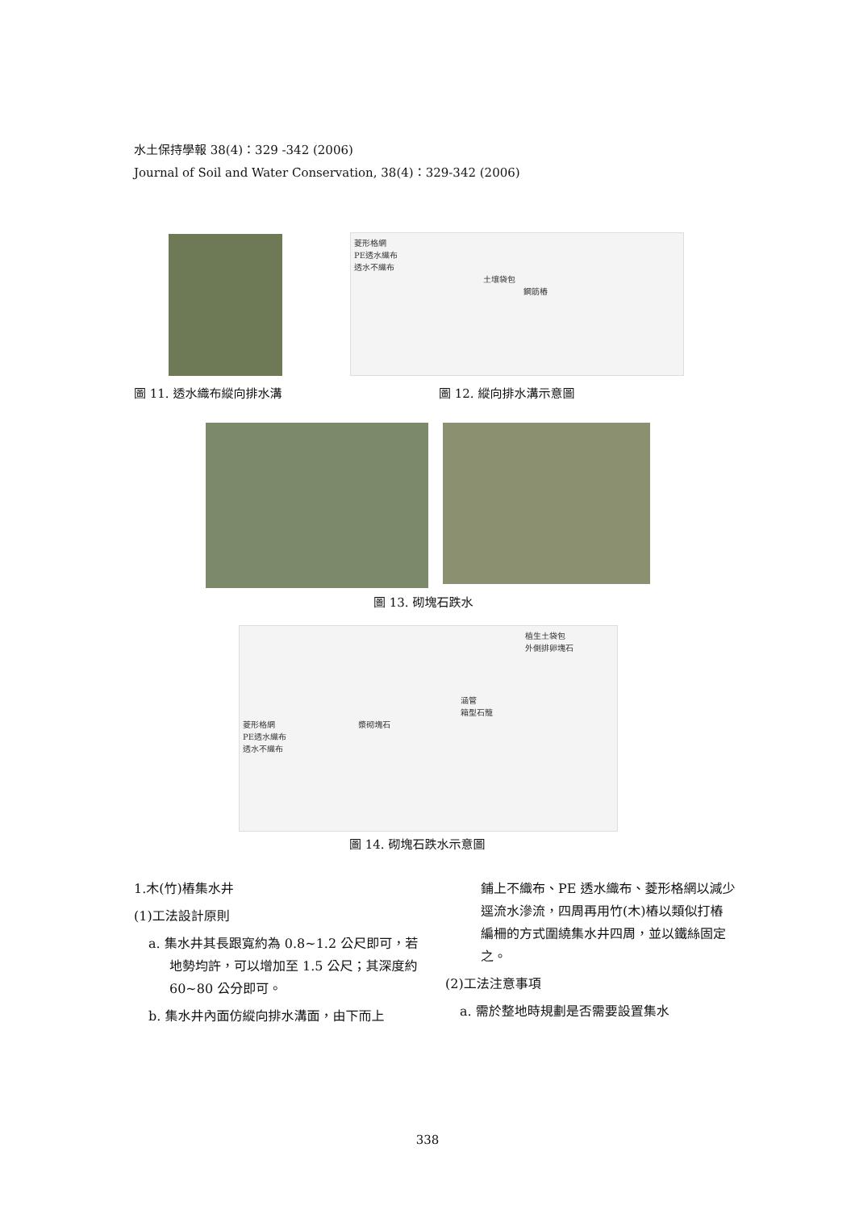水土保持學報 38(4)：329 -342 (2006)
Journal of Soil and Water Conservation, 38(4)：329-342 (2006)
菱形格網
PE透水織布
透水不織布
土壤袋包
鋼筋樁
圖 11. 透水織布縱向排水溝 圖 12. 縱向排水溝示意圖
圖 13. 砌塊石跌水
植生土袋包
外側排卵塊石
涵管
箱型石籠
菱形格網 漿砌塊石
PE透水織布
透水不織布
圖 14. 砌塊石跌水示意圖
1.木(竹)樁集水井
(1)工法設計原則
a. 集水井其長跟寬約為 0.8~1.2 公尺即可，若地勢均許，可以增加至 1.5 公尺；其深度約 60~80 公分即可。
b. 集水井內面仿縱向排水溝面，由下而上
鋪上不織布、PE 透水織布、菱形格網以減少逕流水滲流，四周再用竹(木)樁以類似打樁編柵的方式圍繞集水井四周，並以鐵絲固定之。
(2)工法注意事項
a. 需於整地時規劃是否需要設置集水
338